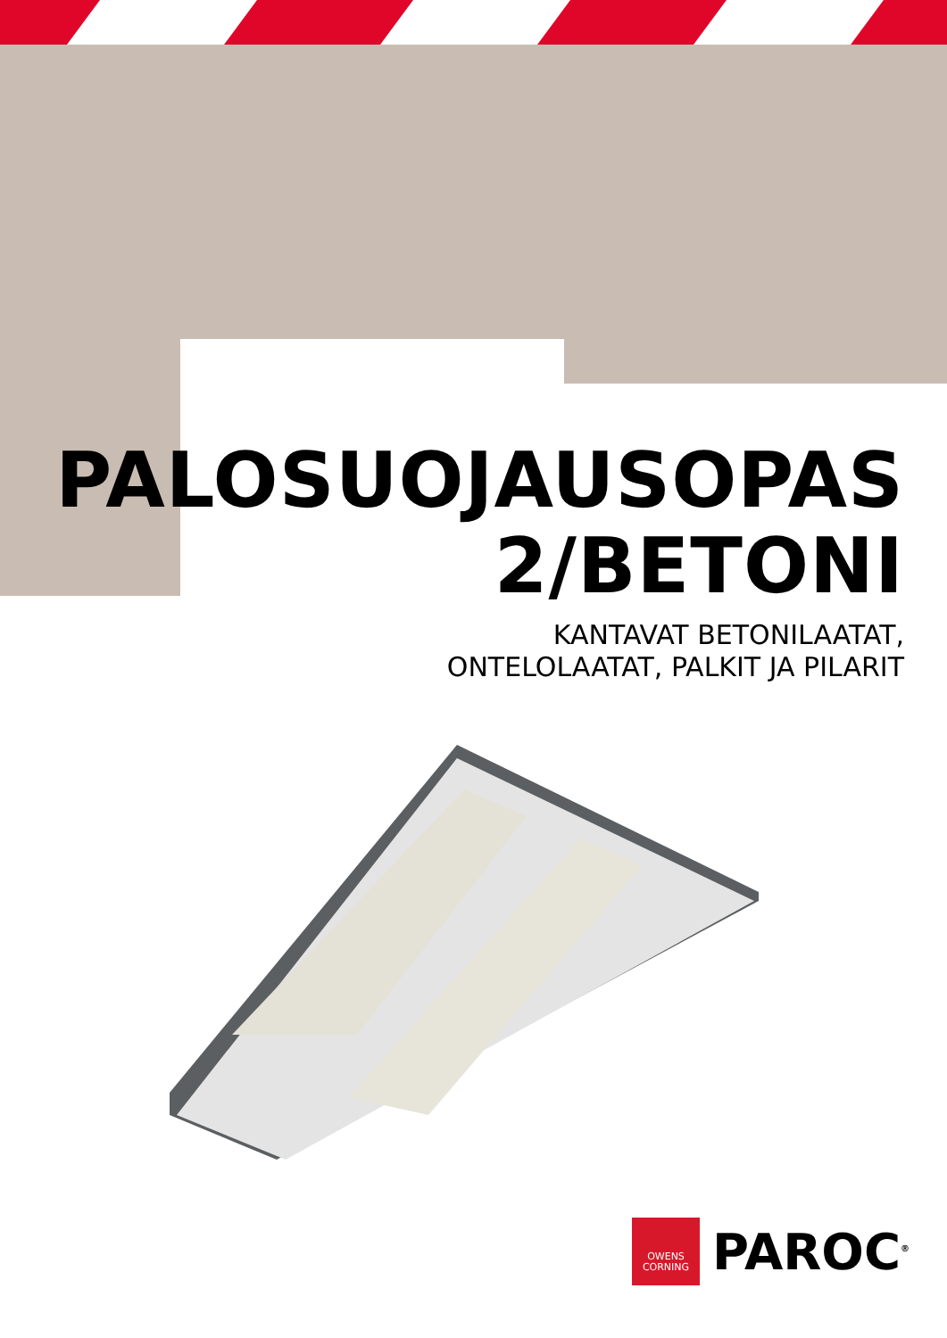PALOSUOJAUSOPAS
2/BETONI
KANTAVAT BETONILAATAT,
ONTELOLAATAT, PALKIT JA PILARIT
OWENS
CORNING
PAROC<sup>®</sup>